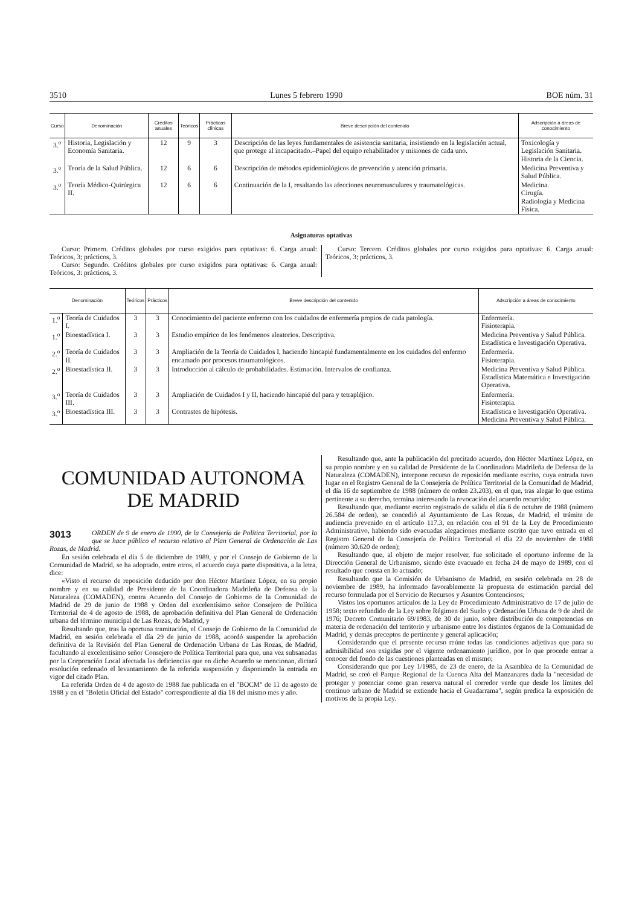3510 Lunes 5 febrero 1990 BOE núm. 31
| Curso | Denominación | Créditos anuales | Teóricos | Prácticas clínicas | Breve descripción del contenido | Adscripción a áreas de conocimiento |
| --- | --- | --- | --- | --- | --- | --- |
| 3.<sup>o</sup> | Historia, Legislación y Economía Sanitaria. | 12 | 9 | 3 | Descripción de las leyes fundamentales de asistencia sanitaria, insistiendo en la legislación actual, que protege al incapacitado.–Papel del equipo rehabilitador y misiones de cada uno. | Toxicología y Legislación Sanitaria. Historia de la Ciencia. |
| 3.<sup>o</sup> | Teoría de la Salud Pública. | 12 | 6 | 6 | Descripción de métodos epidemiológicos de prevención y atención primaria. | Medicina Preventiva y Salud Pública. |
| 3.<sup>o</sup> | Teoría Médico-Quirúrgica II. | 12 | 6 | 6 | Continuación de la I, resaltando las afecciones neuromusculares y traumatológicas. | Medicina. Cirugía. Radiología y Medicina Física. |
Asignaturas optativas
Curso: Primero. Créditos globales por curso exigidos para optativas: 6. Carga anual: Teóricos, 3; prácticos, 3.
Curso: Segundo. Créditos globales por curso exigidos para optativas: 6. Carga anual: Teóricos, 3: prácticos, 3.
Curso: Tercero. Créditos globales por curso exigidos para optativas: 6. Carga anual: Teóricos, 3; prácticos, 3.
| Denominación | | Teóricos | Prácticos | Breve descripción del contenido | Adscripción a áreas de conocimiento |
| --- | --- | --- | --- | --- | --- |
| 1.<sup>o</sup> | Teoría de Cuidados I. | 3 | 3 | Conocimiento del paciente enfermo con los cuidados de enfermería propios de cada patología. | Enfermería. Fisioterapia. |
| 1.<sup>o</sup> | Bioestadística I. | 3 | 3 | Estudio empírico de los fenómenos aleatorios. Descriptiva. | Medicina Preventiva y Salud Pública. Estadística e Investigación Operativa. |
| 2.<sup>o</sup> | Teoría de Cuidados II. | 3 | 3 | Ampliación de la Teoría de Cuidados I, haciendo hincapié fundamentalmente en los cuidados del enfermo encamado por procesos traumatológicos. | Enfermería. Fisioterapia. |
| 2.<sup>o</sup> | Bioestadística II. | 3 | 3 | Introducción al cálculo de probabilidades. Estimación. Intervalos de confianza. | Medicina Preventiva y Salud Pública. Estadística Matemática e Investigación Operativa. |
| 3.<sup>o</sup> | Teoría de Cuidados III. | 3 | 3 | Ampliación de Cuidados I y II, haciendo hincapié del para y tetrapléjico. | Enfermería. Fisioterapia. |
| 3.<sup>o</sup> | Bioestadística III. | 3 | 3 | Contrastes de hipótesis. | Estadística e Investigación Operativa. Medicina Preventiva y Salud Pública. |
COMUNIDAD AUTONOMA DE MADRID
3013
ORDEN de 9 de enero de 1990, de la Consejería de Política Territorial, por la que se hace público el recurso relativo al Plan General de Ordenación de Las Rozas, de Madrid.
En sesión celebrada el día 5 de diciembre de 1989, y por el Consejo de Gobierno de la Comunidad de Madrid, se ha adoptado, entre otros, el acuerdo cuya parte dispositiva, a la letra, dice:
«Visto el recurso de reposición deducido por don Héctor Martínez López, en su propio nombre y en su calidad de Presidente de la Coordinadora Madrileña de Defensa de la Naturaleza (COMADEN), contra Acuerdo del Consejo de Gobierno de la Comunidad de Madrid de 29 de junio de 1988 y Orden del excelentísimo señor Consejero de Política Territorial de 4 de agosto de 1988, de aprobación definitiva del Plan General de Ordenación urbana del término municipal de Las Rozas, de Madrid, y
Resultando que, tras la oportuna tramitación, el Consejo de Gobierno de la Comunidad de Madrid, en sesión celebrada el día 29 de junio de 1988, acordó suspender la aprobación definitiva de la Revisión del Plan General de Ordenación Urbana de Las Rozas, de Madrid, facultando al excelentísimo señor Consejero de Política Territorial para que, una vez subsanadas por la Corporación Local afectada las deficiencias que en dicho Acuerdo se mencionan, dictará resolución ordenado el levantamiento de la referida suspensión y disponiendo la entrada en vigor del citado Plan.
La referida Orden de 4 de agosto de 1988 fue publicada en el "BOCM" de 11 de agosto de 1988 y en el "Boletín Oficial del Estado" correspondiente al día 18 del mismo mes y año.
Resultando que, ante la publicación del precitado acuerdo, don Héctor Martínez López, en su propio nombre y en su calidad de Presidente de la Coordinadora Madrileña de Defensa de la Naturaleza (COMADEN), interpone recurso de reposición mediante escrito, cuya entrada tuvo lugar en el Registro General de la Consejería de Política Territorial de la Comunidad de Madrid, el día 16 de septiembre de 1988 (número de orden 23.203), en el que, tras alegar lo que estima pertinente a su derecho, termina interesando la revocación del acuerdo recurrido;
Resultando que, mediante escrito registrado de salida el día 6 de octubre de 1988 (número 26.584 de orden), se concedió al Ayuntamiento de Las Rozas, de Madrid, el trámite de audiencia prevenido en el artículo 117.3, en relación con el 91 de la Ley de Procedimiento Administrativo, habiendo sido evacuadas alegaciones mediante escrito que tuvo entrada en el Registro General de la Consejería de Política Territorial el día 22 de noviembre de 1988 (número 30.620 de orden);
Resultando que, al objeto de mejor resolver, fue solicitado el oportuno informe de la Dirección General de Urbanismo, siendo éste evacuado en fecha 24 de mayo de 1989, con el resultado que consta en lo actuado;
Resultando que la Comisión de Urbanismo de Madrid, en sesión celebrada en 28 de noviembre de 1989, ha informado favorablemente la propuesta de estimación parcial del recurso formulada por el Servicio de Recursos y Asuntos Contenciosos;
Vistos los oportunos artículos de la Ley de Procedimiento Administrativo de 17 de julio de 1958; texto refundido de la Ley sobre Régimen del Suelo y Ordenación Urbana de 9 de abril de 1976; Decreto Comunitario 69/1983, de 30 de junio, sobre distribución de competencias en materia de ordenación del territorio y urbanismo entre los distintos órganos de la Comunidad de Madrid, y demás preceptos de pertinente y general aplicación;
Considerando que el presente recurso reúne todas las condiciones adjetivas que para su admisibilidad son exigidas por el vigente ordenamiento jurídico, por lo que procede entrar a conocer del fondo de las cuestiones planteadas en el mismo;
Considerando que por Ley 1/1985, de 23 de enero, de la Asamblea de la Comunidad de Madrid, se creó el Parque Regional de la Cuenca Alta del Manzanares dada la "necesidad de proteger y potenciar como gran reserva natural el corredor verde que desde los límites del continuo urbano de Madrid se extiende hacia el Guadarrama", según predica la exposición de motivos de la propia Ley.